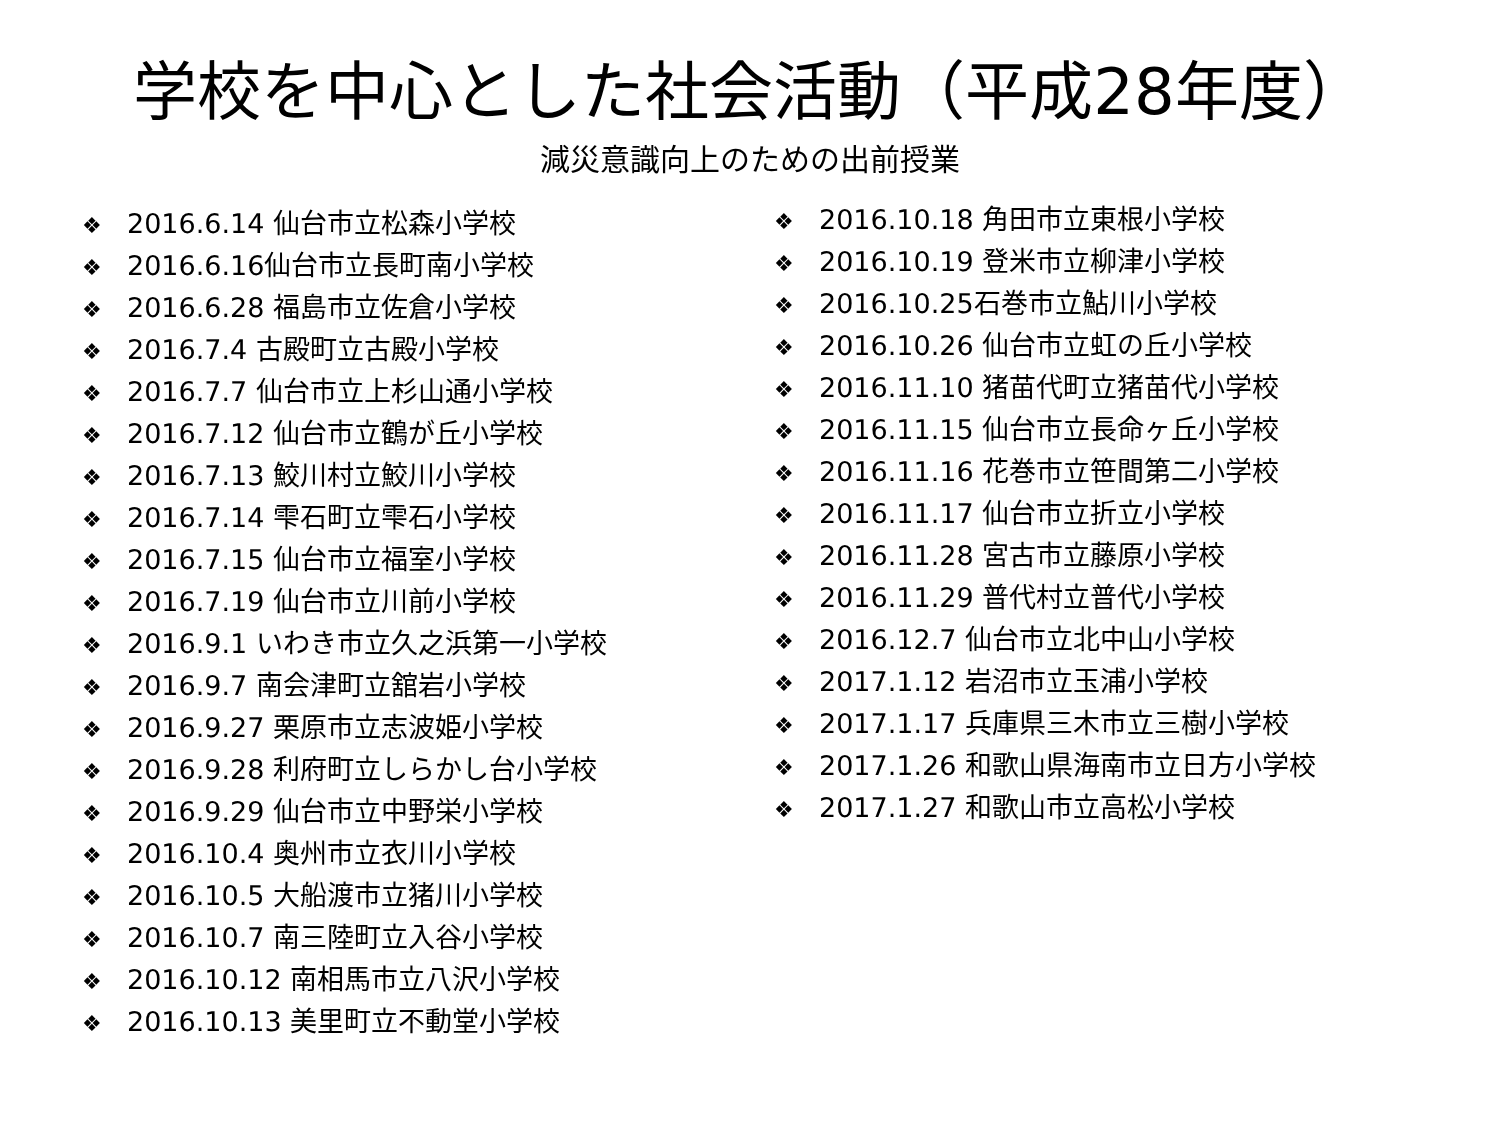学校を中心とした社会活動（平成28年度）
減災意識向上のための出前授業
❖ 2016.6.14 仙台市立松森小学校
❖ 2016.6.16仙台市立長町南小学校
❖ 2016.6.28 福島市立佐倉小学校
❖ 2016.7.4 古殿町立古殿小学校
❖ 2016.7.7 仙台市立上杉山通小学校
❖ 2016.7.12 仙台市立鶴が丘小学校
❖ 2016.7.13 鮫川村立鮫川小学校
❖ 2016.7.14 雫石町立雫石小学校
❖ 2016.7.15 仙台市立福室小学校
❖ 2016.7.19 仙台市立川前小学校
❖ 2016.9.1 いわき市立久之浜第一小学校
❖ 2016.9.7 南会津町立舘岩小学校
❖ 2016.9.27 栗原市立志波姫小学校
❖ 2016.9.28 利府町立しらかし台小学校
❖ 2016.9.29 仙台市立中野栄小学校
❖ 2016.10.4 奥州市立衣川小学校
❖ 2016.10.5 大船渡市立猪川小学校
❖ 2016.10.7 南三陸町立入谷小学校
❖ 2016.10.12 南相馬市立八沢小学校
❖ 2016.10.13 美里町立不動堂小学校
❖ 2016.10.18 角田市立東根小学校
❖ 2016.10.19 登米市立柳津小学校
❖ 2016.10.25石巻市立鮎川小学校
❖ 2016.10.26 仙台市立虹の丘小学校
❖ 2016.11.10 猪苗代町立猪苗代小学校
❖ 2016.11.15 仙台市立長命ヶ丘小学校
❖ 2016.11.16 花巻市立笹間第二小学校
❖ 2016.11.17 仙台市立折立小学校
❖ 2016.11.28 宮古市立藤原小学校
❖ 2016.11.29 普代村立普代小学校
❖ 2016.12.7 仙台市立北中山小学校
❖ 2017.1.12 岩沼市立玉浦小学校
❖ 2017.1.17 兵庫県三木市立三樹小学校
❖ 2017.1.26 和歌山県海南市立日方小学校
❖ 2017.1.27 和歌山市立高松小学校